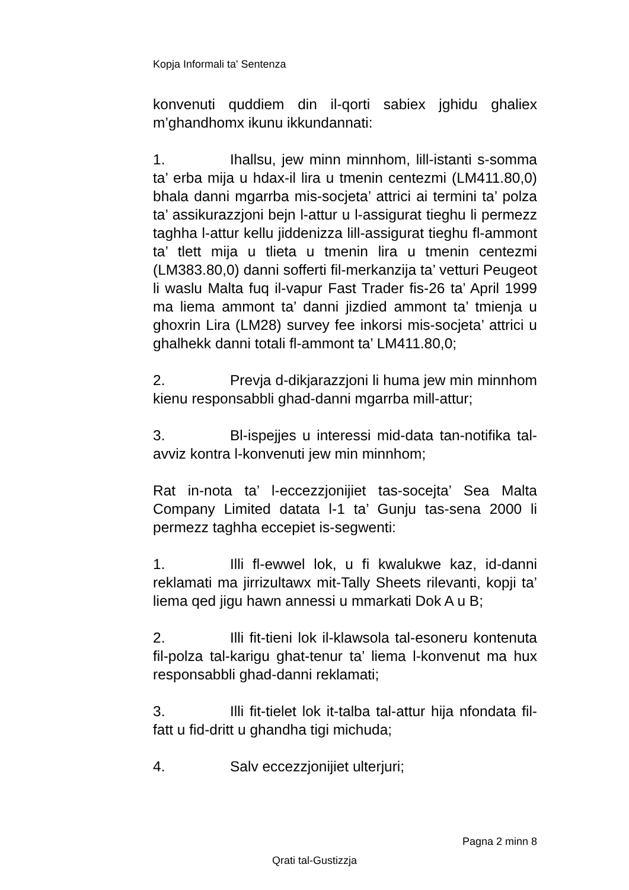Kopja Informali ta' Sentenza
konvenuti quddiem din il-qorti sabiex jghidu ghaliex m’ghandhomx ikunu ikkundannati:
1. Ihallsu, jew minn minnhom, lill-istanti s-somma ta’ erba mija u hdax-il lira u tmenin centezmi (LM411.80,0) bhala danni mgarrba mis-socjeta’ attrici ai termini ta’ polza ta’ assikurazzjoni bejn l-attur u l-assigurat tieghu li permezz taghha l-attur kellu jiddenizza lill-assigurat tieghu fl-ammont ta’ tlett mija u tlieta u tmenin lira u tmenin centezmi (LM383.80,0) danni sofferti fil-merkanzija ta’ vetturi Peugeot li waslu Malta fuq il-vapur Fast Trader fis-26 ta’ April 1999 ma liema ammont ta’ danni jizdied ammont ta’ tmienja u ghoxrin Lira (LM28) survey fee inkorsi mis-socjeta’ attrici u ghalhekk danni totali fl-ammont ta’ LM411.80,0;
2. Prevja d-dikjarazzjoni li huma jew min minnhom kienu responsabbli ghad-danni mgarrba mill-attur;
3. Bl-ispejjes u interessi mid-data tan-notifika tal-avviz kontra l-konvenuti jew min minnhom;
Rat in-nota ta’ l-eccezzjonijiet tas-socejta’ Sea Malta Company Limited datata l-1 ta’ Gunju tas-sena 2000 li permezz taghha eccepiet is-segwenti:
1. Illi fl-ewwel lok, u fi kwalukwe kaz, id-danni reklamati ma jirrizultawx mit-Tally Sheets rilevanti, kopji ta’ liema qed jigu hawn annessi u mmarkati Dok A u B;
2. Illi fit-tieni lok il-klawsola tal-esoneru kontenuta fil-polza tal-karigu ghat-tenur ta’ liema l-konvenut ma hux responsabbli ghad-danni reklamati;
3. Illi fit-tielet lok it-talba tal-attur hija nfondata fil-fatt u fid-dritt u ghandha tigi michuda;
4. Salv eccezzjonijiet ulterjuri;
Pagna 2 minn 8
Qrati tal-Gustizzja